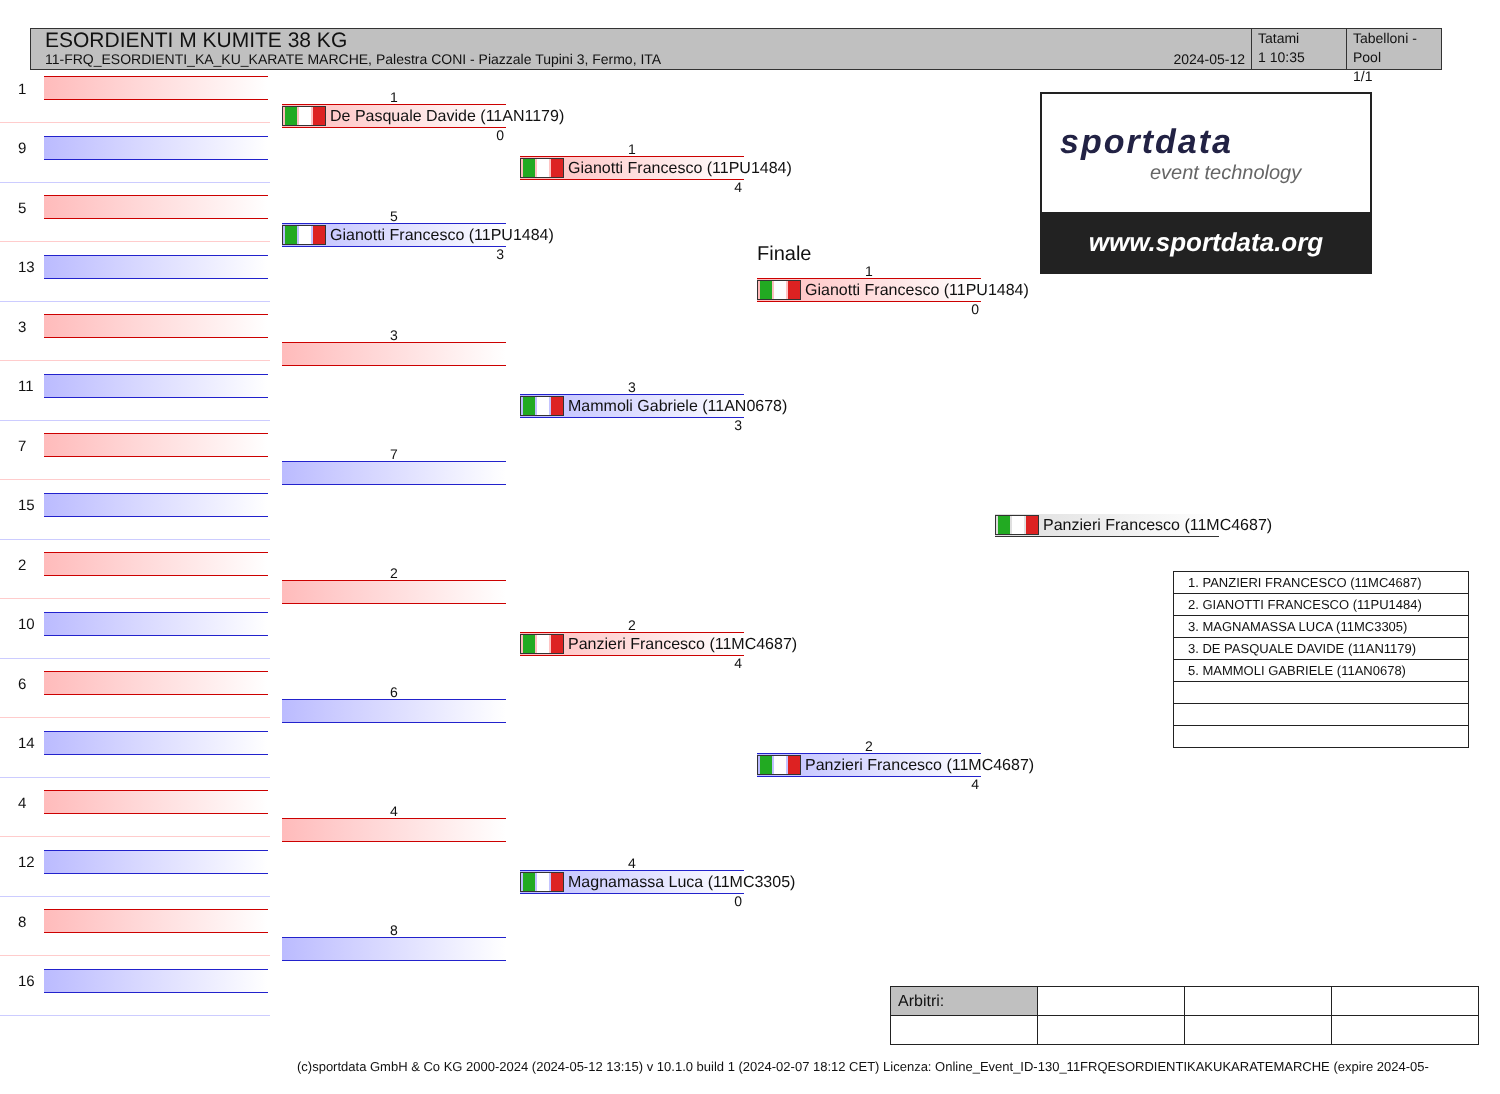ESORDIENTI M KUMITE 38 KG
11-FRQ_ESORDIENTI_KA_KU_KARATE MARCHE, Palestra CONI - Piazzale Tupini 3, Fermo, ITA 2024-05-12
Tatami
1 10:35
Tabelloni - Pool
1/1
1
9
5
13
3
11
7
15
2
10
6
14
4
12
8
16
1
De Pasquale Davide (11AN1179)
0
5
Gianotti Francesco (11PU1484)
3
3
7
2
6
4
8
1
Gianotti Francesco (11PU1484)
4
3
Mammoli Gabriele (11AN0678)
3
2
Panzieri Francesco (11MC4687)
4
4
Magnamassa Luca (11MC3305)
0
Finale
1
Gianotti Francesco (11PU1484)
0
2
Panzieri Francesco (11MC4687)
4
sportdata
event technology
www.sportdata.org
Panzieri Francesco (11MC4687)
| 1. PANZIERI FRANCESCO (11MC4687) |
| 2. GIANOTTI FRANCESCO (11PU1484) |
| 3. MAGNAMASSA LUCA (11MC3305) |
| 3. DE PASQUALE DAVIDE (11AN1179) |
| 5. MAMMOLI GABRIELE (11AN0678) |
| Arbitri: | | | |
(c)sportdata GmbH & Co KG 2000-2024 (2024-05-12 13:15) v 10.1.0 build 1 (2024-02-07 18:12 CET) Licenza: Online_Event_ID-130_11FRQESORDIENTIKAKUKARATEMARCHE (expire 2024-05-